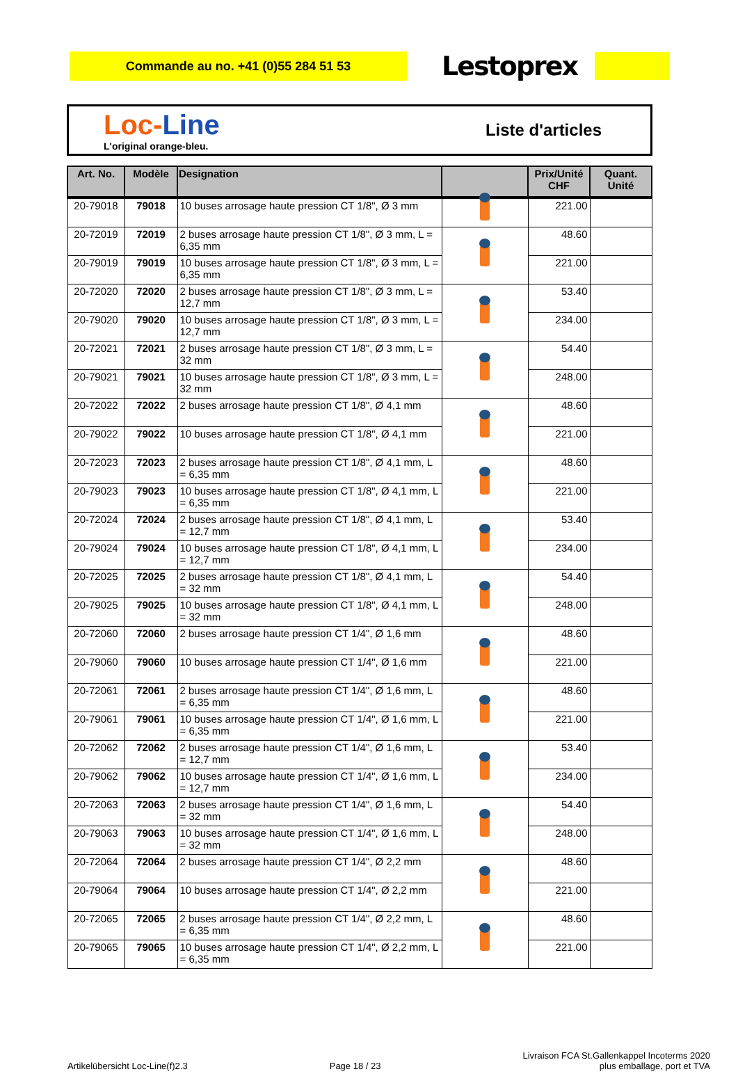Commande au no. +41 (0)55 284 51 53
Lestoprex
Loc-Line
L'original orange-bleu.
Liste d'articles
| Art. No. | Modèle | Designation | | Prix/Unité CHF | Quant. Unité |
| --- | --- | --- | --- | --- | --- |
| 20-79018 | 79018 | 10 buses arrosage haute pression CT 1/8", Ø 3 mm | | 221.00 | |
| 20-72019 | 72019 | 2 buses arrosage haute pression CT 1/8", Ø 3 mm, L = 6,35 mm | | 48.60 | |
| 20-79019 | 79019 | 10 buses arrosage haute pression CT 1/8", Ø 3 mm, L = 6,35 mm | | 221.00 | |
| 20-72020 | 72020 | 2 buses arrosage haute pression CT 1/8", Ø 3 mm, L = 12,7 mm | | 53.40 | |
| 20-79020 | 79020 | 10 buses arrosage haute pression CT 1/8", Ø 3 mm, L = 12,7 mm | | 234.00 | |
| 20-72021 | 72021 | 2 buses arrosage haute pression CT 1/8", Ø 3 mm, L = 32 mm | | 54.40 | |
| 20-79021 | 79021 | 10 buses arrosage haute pression CT 1/8", Ø 3 mm, L = 32 mm | | 248.00 | |
| 20-72022 | 72022 | 2 buses arrosage haute pression CT 1/8", Ø 4,1 mm | | 48.60 | |
| 20-79022 | 79022 | 10 buses arrosage haute pression CT 1/8", Ø 4,1 mm | | 221.00 | |
| 20-72023 | 72023 | 2 buses arrosage haute pression CT 1/8", Ø 4,1 mm, L = 6,35 mm | | 48.60 | |
| 20-79023 | 79023 | 10 buses arrosage haute pression CT 1/8", Ø 4,1 mm, L = 6,35 mm | | 221.00 | |
| 20-72024 | 72024 | 2 buses arrosage haute pression CT 1/8", Ø 4,1 mm, L = 12,7 mm | | 53.40 | |
| 20-79024 | 79024 | 10 buses arrosage haute pression CT 1/8", Ø 4,1 mm, L = 12,7 mm | | 234.00 | |
| 20-72025 | 72025 | 2 buses arrosage haute pression CT 1/8", Ø 4,1 mm, L = 32 mm | | 54.40 | |
| 20-79025 | 79025 | 10 buses arrosage haute pression CT 1/8", Ø 4,1 mm, L = 32 mm | | 248.00 | |
| 20-72060 | 72060 | 2 buses arrosage haute pression CT 1/4", Ø 1,6 mm | | 48.60 | |
| 20-79060 | 79060 | 10 buses arrosage haute pression CT 1/4", Ø 1,6 mm | | 221.00 | |
| 20-72061 | 72061 | 2 buses arrosage haute pression CT 1/4", Ø 1,6 mm, L = 6,35 mm | | 48.60 | |
| 20-79061 | 79061 | 10 buses arrosage haute pression CT 1/4", Ø 1,6 mm, L = 6,35 mm | | 221.00 | |
| 20-72062 | 72062 | 2 buses arrosage haute pression CT 1/4", Ø 1,6 mm, L = 12,7 mm | | 53.40 | |
| 20-79062 | 79062 | 10 buses arrosage haute pression CT 1/4", Ø 1,6 mm, L = 12,7 mm | | 234.00 | |
| 20-72063 | 72063 | 2 buses arrosage haute pression CT 1/4", Ø 1,6 mm, L = 32 mm | | 54.40 | |
| 20-79063 | 79063 | 10 buses arrosage haute pression CT 1/4", Ø 1,6 mm, L = 32 mm | | 248.00 | |
| 20-72064 | 72064 | 2 buses arrosage haute pression CT 1/4", Ø 2,2 mm | | 48.60 | |
| 20-79064 | 79064 | 10 buses arrosage haute pression CT 1/4", Ø 2,2 mm | | 221.00 | |
| 20-72065 | 72065 | 2 buses arrosage haute pression CT 1/4", Ø 2,2 mm, L = 6,35 mm | | 48.60 | |
| 20-79065 | 79065 | 10 buses arrosage haute pression CT 1/4", Ø 2,2 mm, L = 6,35 mm | | 221.00 | |
Artikelübersicht Loc-Line(f)2.3
Page 18 / 23
Livraison FCA St.Gallenkappel Incoterms 2020
plus emballage, port et TVA